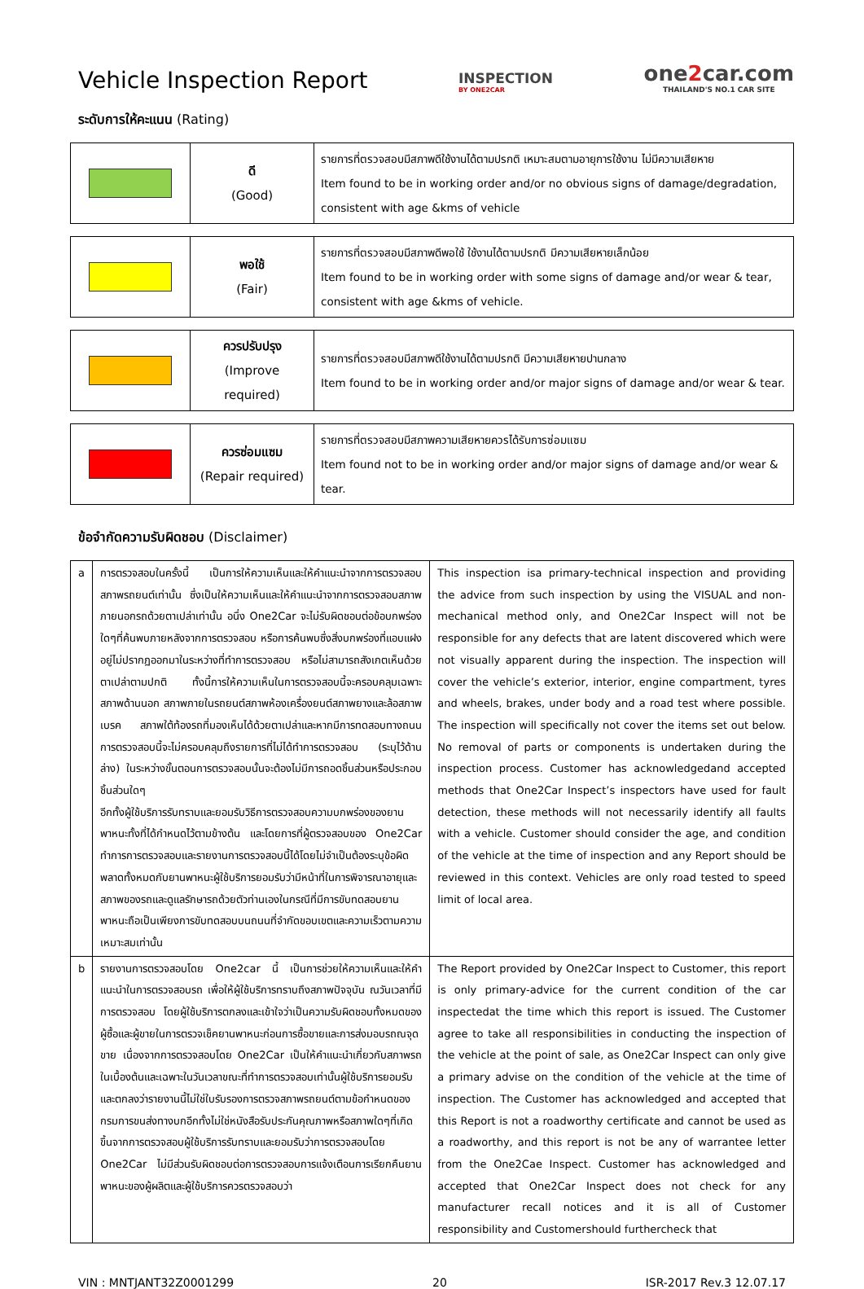Vehicle Inspection Report
INSPECTION
BY ONE2CAR
one2car.com
THAILAND'S NO.1 CAR SITE
ระดับการให้คะแนน (Rating)
| | ดี (Good) | รายการที่ตรวจสอบมีสภาพดีใช้งานได้ตามปรกติ เหมาะสมตามอายุการใช้งาน ไม่มีความเสียหาย Item found to be in working order and/or no obvious signs of damage/degradation, consistent with age &kms of vehicle |
| | พอใช้ (Fair) | รายการที่ตรวจสอบมีสภาพดีพอใช้ ใช้งานได้ตามปรกติ มีความเสียหายเล็กน้อย Item found to be in working order with some signs of damage and/or wear & tear, consistent with age &kms of vehicle. |
| | ควรปรับปรุง (Improve required) | รายการที่ตรวจสอบมีสภาพดีใช้งานได้ตามปรกติ มีความเสียหายปานกลาง Item found to be in working order and/or major signs of damage and/or wear & tear. |
| | ควรซ่อมแซม (Repair required) | รายการที่ตรวจสอบมีสภาพความเสียหายควรได้รับการซ่อมแซม Item found not to be in working order and/or major signs of damage and/or wear & tear. |
ข้อจำกัดความรับผิดชอบ (Disclaimer)
| a | การตรวจสอบในครั้งนี้ เป็นการให้ความเห็นและให้คำแนะนำจากการตรวจสอบสภาพรถยนต์เท่านั้น ซึ่งเป็นให้ความเห็นและให้คำแนะนำจากการตรวจสอบสภาพภายนอกรถด้วยตาเปล่าเท่านั้น อนึ่ง One2Car จะไม่รับผิดชอบต่อข้อบกพร่องใดๆที่ค้นพบภายหลังจากการตรวจสอบ หรือการค้นพบซึ่งสิ่งบกพร่องที่แอบแฝงอยู่ไม่ปรากฏออกมาในระหว่างที่ทำการตรวจสอบ หรือไม่สามารถสังเกตเห็นด้วยตาเปล่าตามปกติ ทั้งนี้การให้ความเห็นในการตรวจสอบนี้จะครอบคลุมเฉพาะสภาพด้านนอก สภาพภายในรถยนต์สภาพห้องเครื่องยนต์สภาพยางและล้อสภาพเบรค สภาพใต้ท้องรถที่มองเห็นได้ด้วยตาเปล่าและหากมีการทดสอบทางถนน การตรวจสอบนี้จะไม่ครอบคลุมถึงรายการที่ไม่ได้ทำการตรวจสอบ (ระบุไว้ด้านล่าง) ในระหว่างขั้นตอนการตรวจสอบนั้นจะต้องไม่มีการถอดชิ้นส่วนหรือประกอบชิ้นส่วนใดๆ อีกทั้งผู้ใช้บริการรับทราบและยอมรับวิธีการตรวจสอบความบกพร่องของยานพาหนะทั้งที่ได้กำหนดไว้ตามข้างต้น และโดยการที่ผู้ตรวจสอบของ One2Car ทำการการตรวจสอบและรายงานการตรวจสอบนี้ได้โดยไม่จำเป็นต้องระบุข้อผิดพลาดทั้งหมดกับยานพาหนะผู้ใช้บริการยอมรับว่ามีหน้าที่ในการพิจารณาอายุและสภาพของรถและดูแลรักษารถด้วยตัวท่านเองในกรณีที่มีการขับทดสอบยานพาหนะถือเป็นเพียงการขับทดสอบบนถนนที่จำกัดขอบเขตและความเร็วตามความเหมาะสมเท่านั้น | This inspection isa primary-technical inspection and providing the advice from such inspection by using the VISUAL and non-mechanical method only, and One2Car Inspect will not be responsible for any defects that are latent discovered which were not visually apparent during the inspection. The inspection will cover the vehicle’s exterior, interior, engine compartment, tyres and wheels, brakes, under body and a road test where possible. The inspection will specifically not cover the items set out below. No removal of parts or components is undertaken during the inspection process. Customer has acknowledgedand accepted methods that One2Car Inspect’s inspectors have used for fault detection, these methods will not necessarily identify all faults with a vehicle. Customer should consider the age, and condition of the vehicle at the time of inspection and any Report should be reviewed in this context. Vehicles are only road tested to speed limit of local area. |
| b | รายงานการตรวจสอบโดย One2car นี้ เป็นการช่วยให้ความเห็นและให้คำแนะนำในการตรวจสอบรถ เพื่อให้ผู้ใช้บริการทราบถึงสภาพปัจจุบัน ณวันเวลาที่มีการตรวจสอบ โดยผู้ใช้บริการตกลงและเข้าใจว่าเป็นความรับผิดชอบทั้งหมดของผู้ซื้อและผู้ขายในการตรวจเช็คยานพาหนะก่อนการซื้อขายและการส่งมอบรถณจุดขาย เนื่องจากการตรวจสอบโดย One2Car เป็นให้คำแนะนำเกี่ยวกับสภาพรถในเบื้องต้นและเฉพาะในวันเวลาขณะที่ทำการตรวจสอบเท่านั้นผู้ใช้บริการยอมรับและตกลงว่ารายงานนี้ไม่ใช่ใบรับรองการตรวจสภาพรถยนต์ตามข้อกำหนดของกรมการขนส่งทางบกอีกทั้งไม่ใช่หนังสือรับประกันคุณภาพหรือสภาพใดๆที่เกิดขึ้นจากการตรวจสอบผู้ใช้บริการรับทราบและยอมรับว่าการตรวจสอบโดย One2Car ไม่มีส่วนรับผิดชอบต่อการตรวจสอบการแจ้งเตือนการเรียกคืนยานพาหนะของผู้ผลิตและผู้ใช้บริการควรตรวจสอบว่า | The Report provided by One2Car Inspect to Customer, this report is only primary-advice for the current condition of the car inspectedat the time which this report is issued. The Customer agree to take all responsibilities in conducting the inspection of the vehicle at the point of sale, as One2Car Inspect can only give a primary advise on the condition of the vehicle at the time of inspection. The Customer has acknowledged and accepted that this Report is not a roadworthy certificate and cannot be used as a roadworthy, and this report is not be any of warrantee letter from the One2Cae Inspect. Customer has acknowledged and accepted that One2Car Inspect does not check for any manufacturer recall notices and it is all of Customer responsibility and Customershould furthercheck that |
VIN : MNTJANT32Z0001299 20 ISR-2017 Rev.3 12.07.17